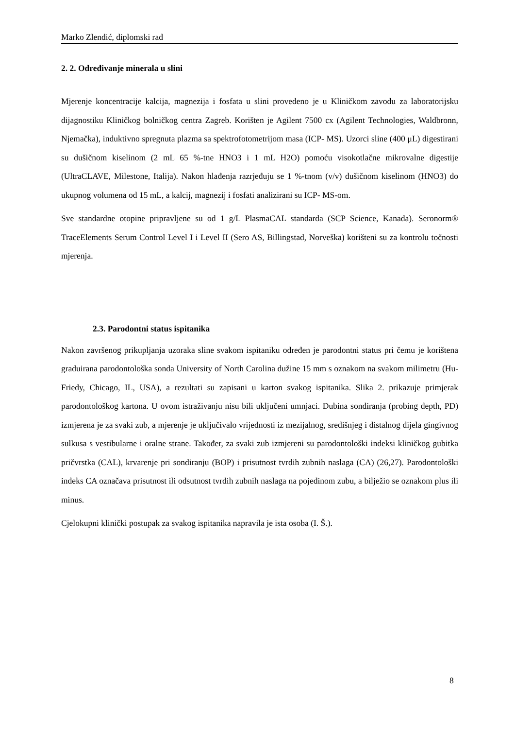Marko Zlendić, diplomski rad
2. 2. Određivanje minerala u slini
Mjerenje koncentracije kalcija, magnezija i fosfata u slini provedeno je u Kliničkom zavodu za laboratorijsku dijagnostiku Kliničkog bolničkog centra Zagreb. Korišten je Agilent 7500 cx (Agilent Technologies, Waldbronn, Njemačka), induktivno spregnuta plazma sa spektrofotometrijom masa (ICP- MS). Uzorci sline (400 μL) digestirani su dušičnom kiselinom (2 mL 65 %-tne HNO3 i 1 mL H2O) pomoću visokotlačne mikrovalne digestije (UltraCLAVE, Milestone, Italija). Nakon hlađenja razrjeđuju se 1 %-tnom (v/v) dušičnom kiselinom (HNO3) do ukupnog volumena od 15 mL, a kalcij, magnezij i fosfati analizirani su ICP- MS-om.
Sve standardne otopine pripravljene su od 1 g/L PlasmaCAL standarda (SCP Science, Kanada). Seronorm® TraceElements Serum Control Level I i Level II (Sero AS, Billingstad, Norveška) korišteni su za kontrolu točnosti mjerenja.
2.3. Parodontni status ispitanika
Nakon završenog prikupljanja uzoraka sline svakom ispitaniku određen je parodontni status pri čemu je korištena graduirana parodontološka sonda University of North Carolina dužine 15 mm s oznakom na svakom milimetru (Hu-Friedy, Chicago, IL, USA), a rezultati su zapisani u karton svakog ispitanika. Slika 2. prikazuje primjerak parodontološkog kartona. U ovom istraživanju nisu bili uključeni umnjaci. Dubina sondiranja (probing depth, PD) izmjerena je za svaki zub, a mjerenje je uključivalo vrijednosti iz mezijalnog, središnjeg i distalnog dijela gingivnog sulkusa s vestibularne i oralne strane. Također, za svaki zub izmjereni su parodontološki indeksi kliničkog gubitka pričvrstka (CAL), krvarenje pri sondiranju (BOP) i prisutnost tvrdih zubnih naslaga (CA) (26,27). Parodontološki indeks CA označava prisutnost ili odsutnost tvrdih zubnih naslaga na pojedinom zubu, a bilježio se oznakom plus ili minus.
Cjelokupni klinički postupak za svakog ispitanika napravila je ista osoba (I. Š.).
8